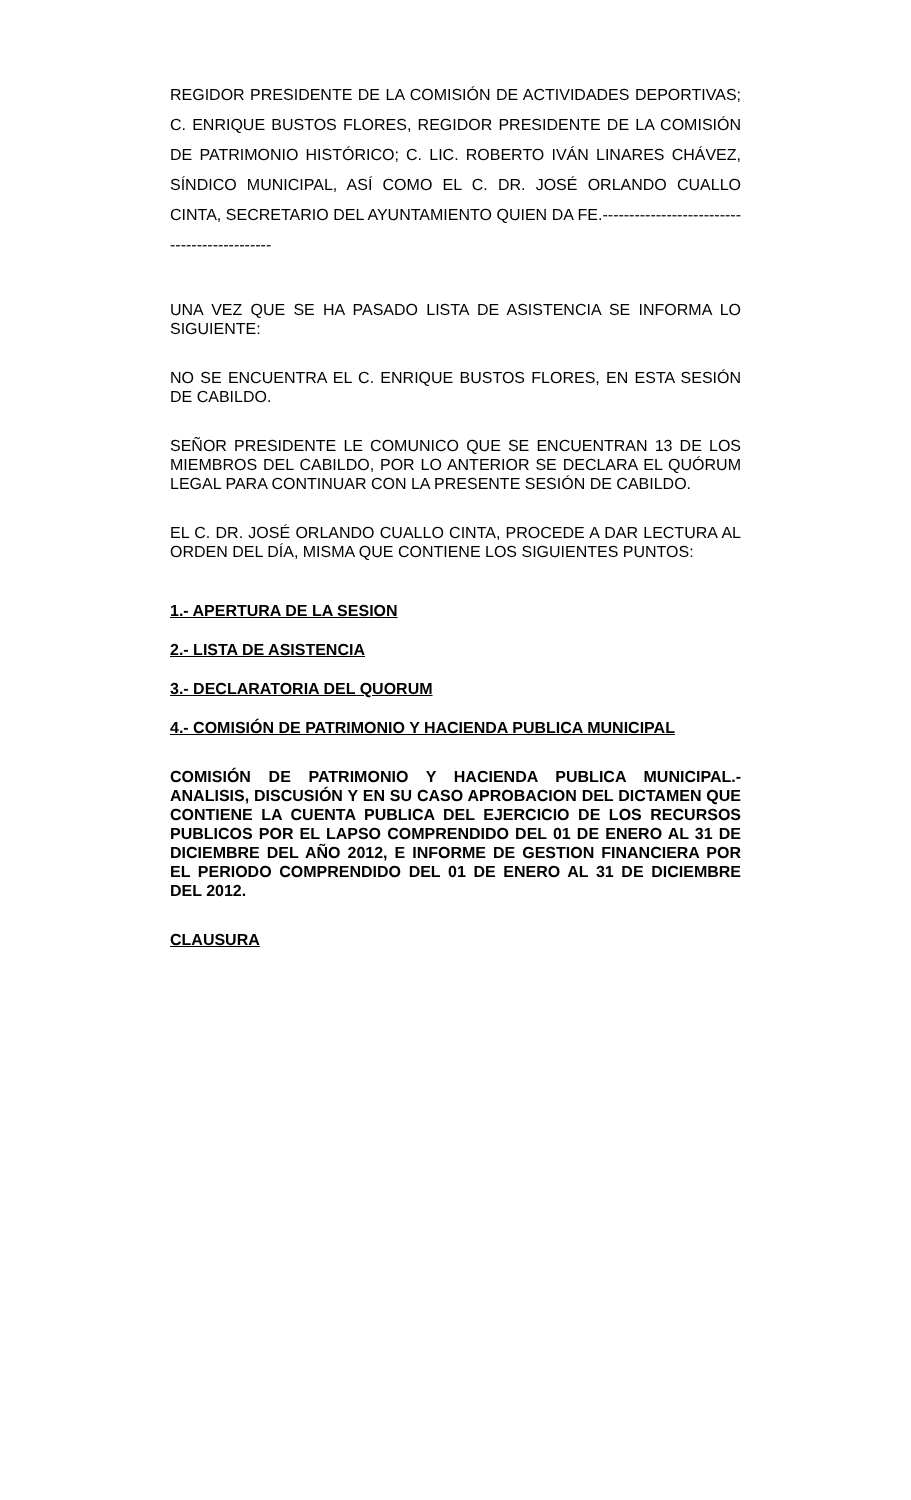REGIDOR PRESIDENTE DE LA COMISIÓN DE ACTIVIDADES DEPORTIVAS; C. ENRIQUE BUSTOS FLORES, REGIDOR PRESIDENTE DE LA COMISIÓN DE PATRIMONIO HISTÓRICO; C. LIC. ROBERTO IVÁN LINARES CHÁVEZ, SÍNDICO MUNICIPAL, ASÍ COMO EL C. DR. JOSÉ ORLANDO CUALLO CINTA, SECRETARIO DEL AYUNTAMIENTO QUIEN DA FE.---------------------------------------------
UNA VEZ QUE SE HA PASADO LISTA DE ASISTENCIA SE INFORMA LO SIGUIENTE:
NO SE ENCUENTRA EL C. ENRIQUE BUSTOS FLORES, EN ESTA SESIÓN DE CABILDO.
SEÑOR PRESIDENTE LE COMUNICO QUE SE ENCUENTRAN 13 DE LOS MIEMBROS DEL CABILDO, POR LO ANTERIOR SE DECLARA EL QUÓRUM LEGAL PARA CONTINUAR CON LA PRESENTE SESIÓN DE CABILDO.
EL C. DR. JOSÉ ORLANDO CUALLO CINTA, PROCEDE A DAR LECTURA AL ORDEN DEL DÍA, MISMA QUE CONTIENE LOS SIGUIENTES PUNTOS:
1.- APERTURA DE LA SESION
2.- LISTA DE ASISTENCIA
3.- DECLARATORIA DEL QUORUM
4.- COMISIÓN DE PATRIMONIO Y HACIENDA PUBLICA MUNICIPAL
COMISIÓN DE PATRIMONIO Y HACIENDA PUBLICA MUNICIPAL.- ANALISIS, DISCUSIÓN Y EN SU CASO APROBACION DEL DICTAMEN QUE CONTIENE LA CUENTA PUBLICA DEL EJERCICIO DE LOS RECURSOS PUBLICOS POR EL LAPSO COMPRENDIDO DEL 01 DE ENERO AL 31 DE DICIEMBRE DEL AÑO 2012, E INFORME DE GESTION FINANCIERA POR EL PERIODO COMPRENDIDO DEL 01 DE ENERO AL 31 DE DICIEMBRE DEL 2012.
CLAUSURA